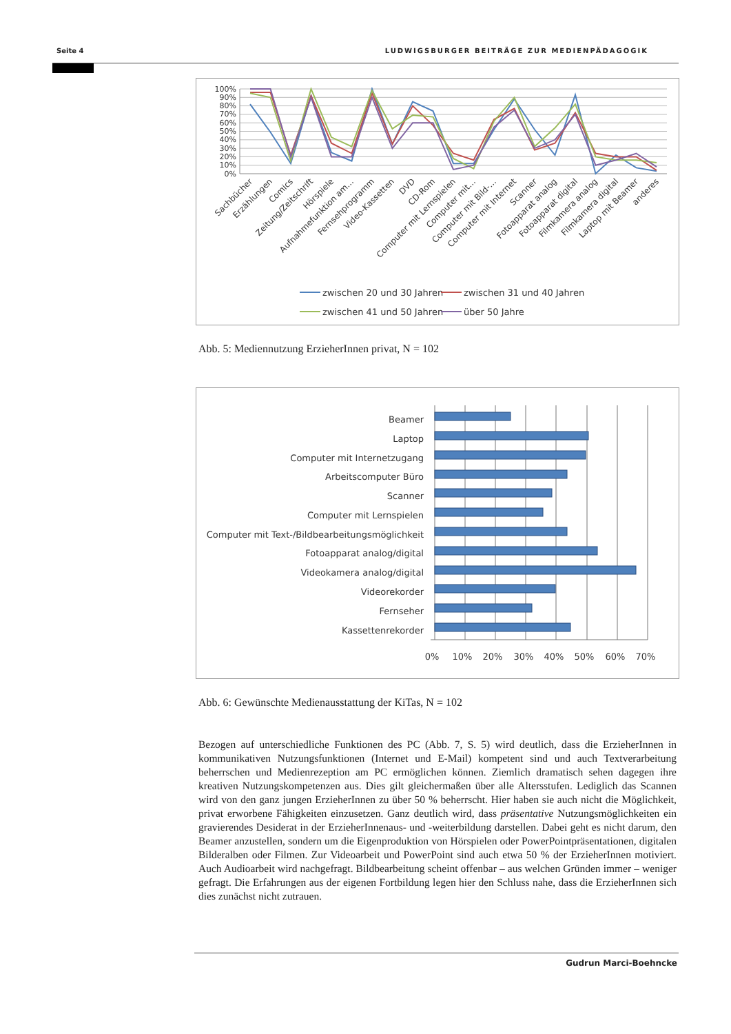Seite 4 LUDWIGSBURGER BEITRÄGE ZUR MEDIENPÄDAGOGIK
100%
90%
80%
70%
60%
50%
40%
30%
20%
10%
0%
Sachbücher
Erzählungen
Comics
Zeitung/Zeitschrift
Hörspiele
Aufnahmefunktion am…
Fernsehprogramm
Video-Kassetten
DVD
CD-Rom
Computer mit Lernspielen
Computer mit…
Computer mit Bild-…
Computer mit Internet
Scanner
Fotoapparat analog
Fotoapparat digital
Filmkamera analog
Filmkamera digital
Laptop mit Beamer
anderes
zwischen 20 und 30 Jahren
zwischen 31 und 40 Jahren
zwischen 41 und 50 Jahren
über 50 Jahre
Abb. 5: Mediennutzung ErzieherInnen privat, N = 102
Beamer
Laptop
Computer mit Internetzugang
Arbeitscomputer Büro
Scanner
Computer mit Lernspielen
Computer mit Text-/Bildbearbeitungsmöglichkeit
Fotoapparat analog/digital
Videokamera analog/digital
Videorekorder
Fernseher
Kassettenrekorder
0%
10%
20%
30%
40%
50%
60%
70%
Abb. 6: Gewünschte Medienausstattung der KiTas, N = 102
Bezogen auf unterschiedliche Funktionen des PC (Abb. 7, S. 5) wird deutlich, dass die ErzieherInnen in kommunikativen Nutzungsfunktionen (Internet und E-Mail) kompetent sind und auch Textverarbeitung beherrschen und Medienrezeption am PC ermöglichen können. Ziemlich dramatisch sehen dagegen ihre kreativen Nutzungskompetenzen aus. Dies gilt gleichermaßen über alle Altersstufen. Lediglich das Scannen wird von den ganz jungen ErzieherInnen zu über 50 % beherrscht. Hier haben sie auch nicht die Möglichkeit, privat erworbene Fähigkeiten einzusetzen. Ganz deutlich wird, dass präsentative Nutzungsmöglichkeiten ein gravierendes Desiderat in der ErzieherInnenaus- und -weiterbildung darstellen. Dabei geht es nicht darum, den Beamer anzustellen, sondern um die Eigenproduktion von Hörspielen oder PowerPointpräsentationen, digitalen Bilderalben oder Filmen. Zur Videoarbeit und PowerPoint sind auch etwa 50 % der ErzieherInnen motiviert. Auch Audioarbeit wird nachgefragt. Bildbearbeitung scheint offenbar – aus welchen Gründen immer – weniger gefragt. Die Erfahrungen aus der eigenen Fortbildung legen hier den Schluss nahe, dass die ErzieherInnen sich dies zunächst nicht zutrauen.
Gudrun Marci-Boehncke